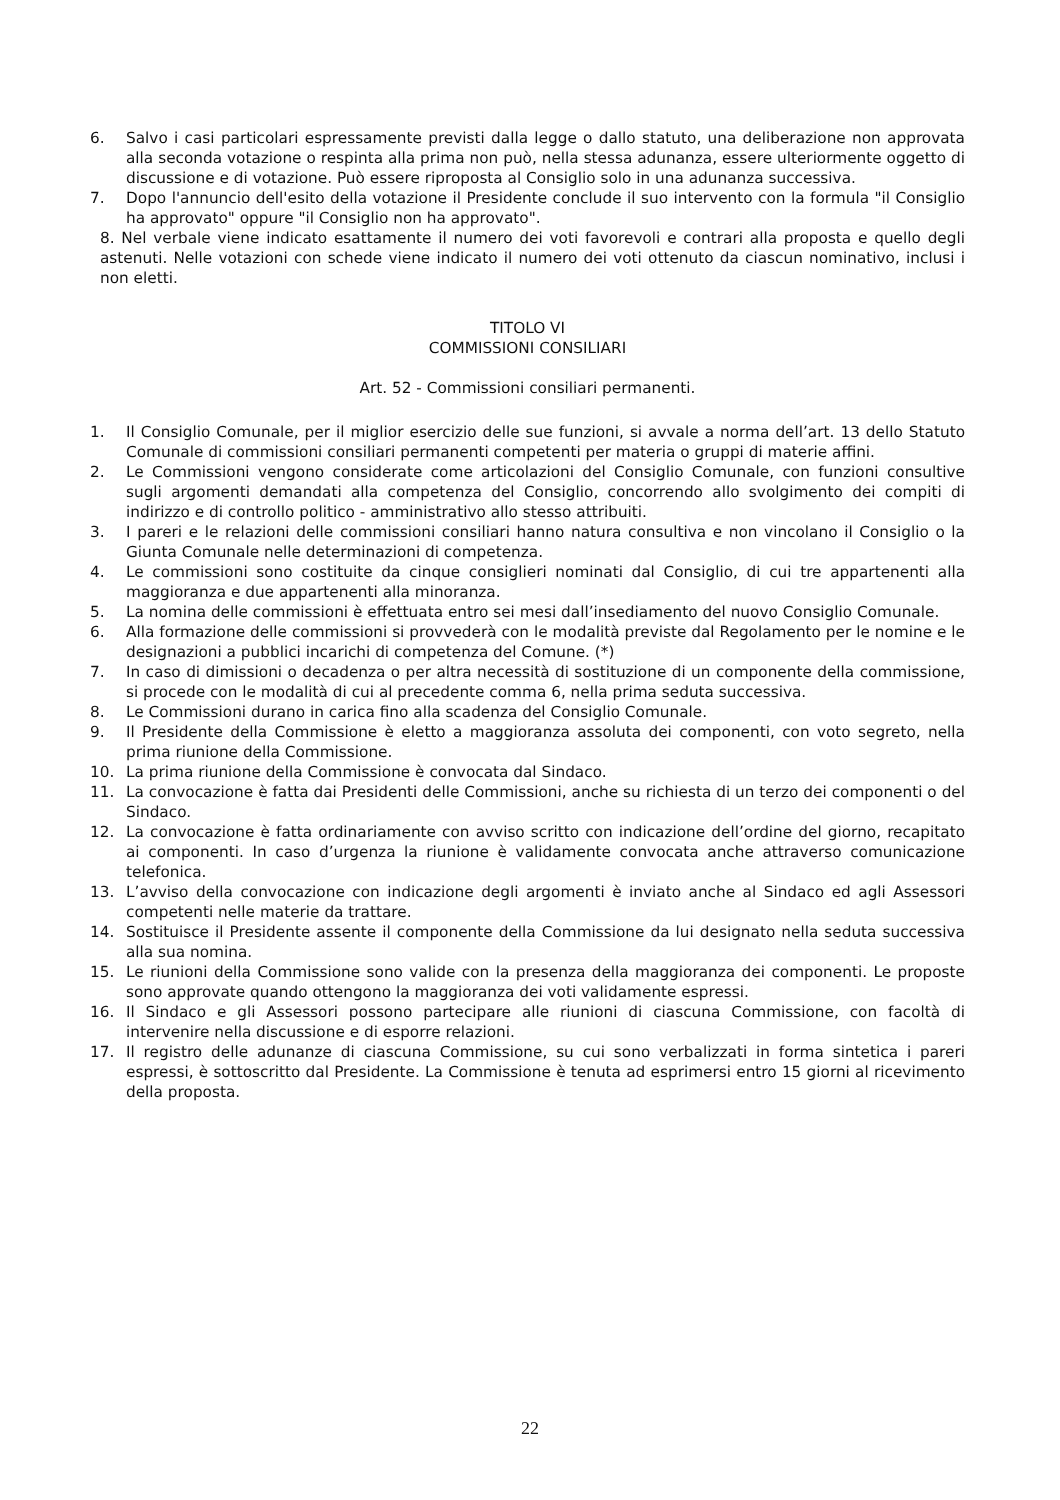6. Salvo i casi particolari espressamente previsti dalla legge o dallo statuto, una deliberazione non approvata alla seconda votazione o respinta alla prima non può, nella stessa adunanza, essere ulteriormente oggetto di discussione e di votazione. Può essere riproposta al Consiglio solo in una adunanza successiva.
7. Dopo l'annuncio dell'esito della votazione il Presidente conclude il suo intervento con la formula "il Consiglio ha approvato" oppure "il Consiglio non ha approvato".
8. Nel verbale viene indicato esattamente il numero dei voti favorevoli e contrari alla proposta e quello degli astenuti. Nelle votazioni con schede viene indicato il numero dei voti ottenuto da ciascun nominativo, inclusi i non eletti.
TITOLO VI
COMMISSIONI CONSILIARI
Art. 52 - Commissioni consiliari permanenti.
1. Il Consiglio Comunale, per il miglior esercizio delle sue funzioni, si avvale a norma dell’art. 13 dello Statuto Comunale di commissioni consiliari permanenti competenti per materia o gruppi di materie affini.
2. Le Commissioni vengono considerate come articolazioni del Consiglio Comunale, con funzioni consultive sugli argomenti demandati alla competenza del Consiglio, concorrendo allo svolgimento dei compiti di indirizzo e di controllo politico - amministrativo allo stesso attribuiti.
3. I pareri e le relazioni delle commissioni consiliari hanno natura consultiva e non vincolano il Consiglio o la Giunta Comunale nelle determinazioni di competenza.
4. Le commissioni sono costituite da cinque consiglieri nominati dal Consiglio, di cui tre appartenenti alla maggioranza e due appartenenti alla minoranza.
5. La nomina delle commissioni è effettuata entro sei mesi dall’insediamento del nuovo Consiglio Comunale.
6. Alla formazione delle commissioni si provvederà con le modalità previste dal Regolamento per le nomine e le designazioni a pubblici incarichi di competenza del Comune. (*)
7. In caso di dimissioni o decadenza o per altra necessità di sostituzione di un componente della commissione, si procede con le modalità di cui al precedente comma 6, nella prima seduta successiva.
8. Le Commissioni durano in carica fino alla scadenza del Consiglio Comunale.
9. Il Presidente della Commissione è eletto a maggioranza assoluta dei componenti, con voto segreto, nella prima riunione della Commissione.
10. La prima riunione della Commissione è convocata dal Sindaco.
11. La convocazione è fatta dai Presidenti delle Commissioni, anche su richiesta di un terzo dei componenti o del Sindaco.
12. La convocazione è fatta ordinariamente con avviso scritto con indicazione dell’ordine del giorno, recapitato ai componenti. In caso d’urgenza la riunione è validamente convocata anche attraverso comunicazione telefonica.
13. L’avviso della convocazione con indicazione degli argomenti è inviato anche al Sindaco ed agli Assessori competenti nelle materie da trattare.
14. Sostituisce il Presidente assente il componente della Commissione da lui designato nella seduta successiva alla sua nomina.
15. Le riunioni della Commissione sono valide con la presenza della maggioranza dei componenti. Le proposte sono approvate quando ottengono la maggioranza dei voti validamente espressi.
16. Il Sindaco e gli Assessori possono partecipare alle riunioni di ciascuna Commissione, con facoltà di intervenire nella discussione e di esporre relazioni.
17. Il registro delle adunanze di ciascuna Commissione, su cui sono verbalizzati in forma sintetica i pareri espressi, è sottoscritto dal Presidente. La Commissione è tenuta ad esprimersi entro 15 giorni al ricevimento della proposta.
22